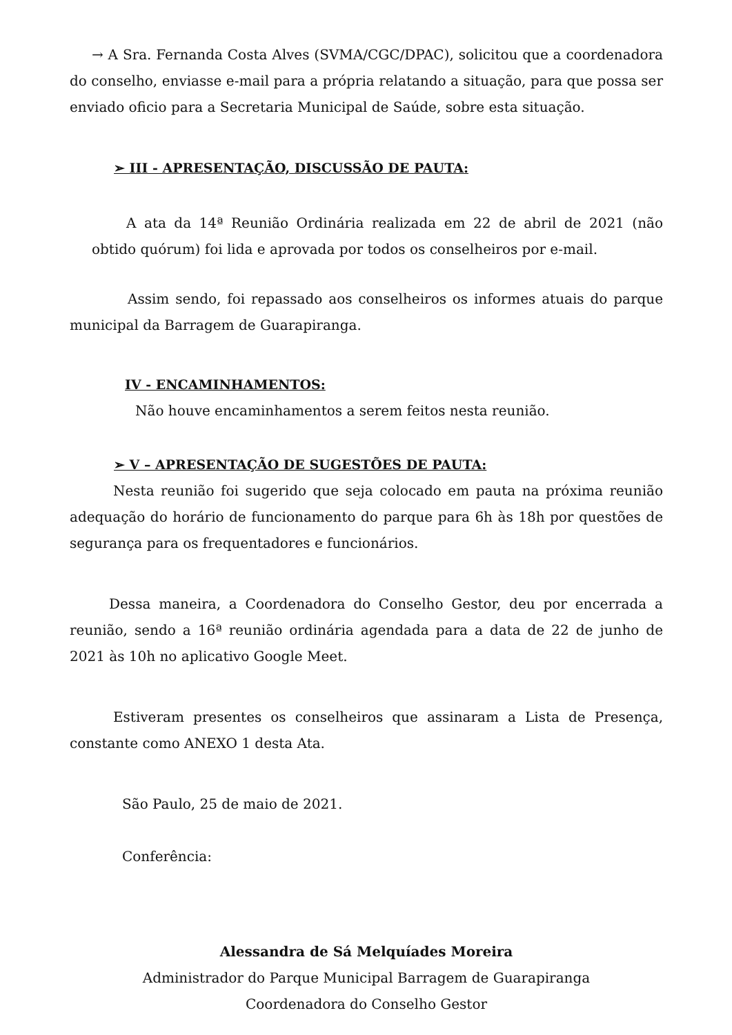→ A Sra. Fernanda Costa Alves (SVMA/CGC/DPAC), solicitou que a coordenadora do conselho, enviasse e-mail para a própria relatando a situação, para que possa ser enviado oficio para a Secretaria Municipal de Saúde, sobre esta situação.
➢ III - APRESENTAÇÃO, DISCUSSÃO DE PAUTA:
A ata da 14ª Reunião Ordinária realizada em 22 de abril de 2021 (não obtido quórum) foi lida e aprovada por todos os conselheiros por e-mail.
Assim sendo, foi repassado aos conselheiros os informes atuais do parque municipal da Barragem de Guarapiranga.
IV - ENCAMINHAMENTOS:
Não houve encaminhamentos a serem feitos nesta reunião.
➢ V – APRESENTAÇÃO DE SUGESTÕES DE PAUTA:
Nesta reunião foi sugerido que seja colocado em pauta na próxima reunião adequação do horário de funcionamento do parque para 6h às 18h por questões de segurança para os frequentadores e funcionários.
Dessa maneira, a Coordenadora do Conselho Gestor, deu por encerrada a reunião, sendo a 16ª reunião ordinária agendada para a data de 22 de junho de 2021 às 10h no aplicativo Google Meet.
Estiveram presentes os conselheiros que assinaram a Lista de Presença, constante como ANEXO 1 desta Ata.
São Paulo, 25 de maio de 2021.
Conferência:
Alessandra de Sá Melquíades Moreira
Administrador do Parque Municipal Barragem de Guarapiranga
Coordenadora do Conselho Gestor